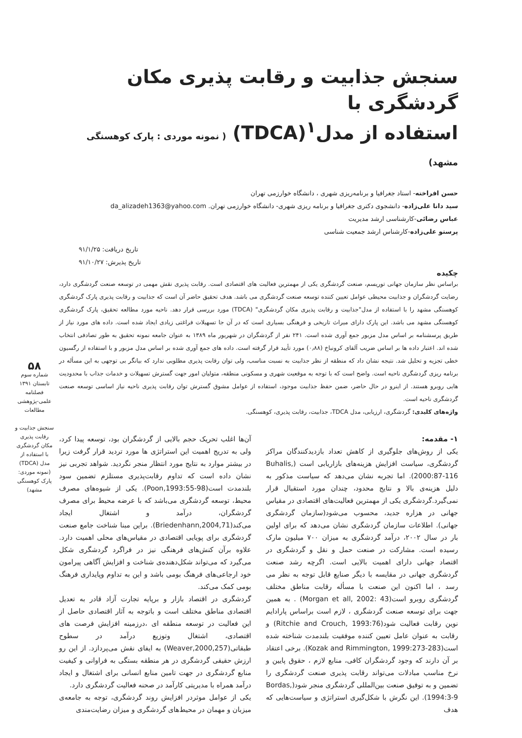سنجش جذابیت و رقابت پذیری مکان گردشگری با
استفاده از مدل<sup>۱</sup>(TDCA) ( نمونه موردی : پارک کوهسنگی مشهد)
حسن افراخته- استاد جغرافیا و برنامه‌ریزی شهری ، دانشگاه خوارزمی تهران
سید دانا علی‌زاده- دانشجوی دکتری جغرافیا و برنامه ریزی شهری- دانشگاه خوارزمی تهران. da_alizadeh1363@yahoo.com
عباس رضائی-کارشناسی ارشد مدیریت
پرستو علی‌زاده-کارشناس ارشد جمعیت شناسی
تاریخ دریافت: ۹۱/۱/۲۵
تاریخ پذیرش: ۹۱/۱۰/۲۷
چکیده
براساس نظر سازمان جهانی توریسم، صنعت گردشگری یکی از مهمترین فعالیت های اقتصادی است. رقابت پذیری نقش مهمی در توسعه صنعت گردشگری دارد، رضایت گردشگران و جذابیت محیطی عوامل تعیین کننده توسعه صنعت گردشگری می باشد. هدف تحقیق حاضر آن است که جذابیت و رقابت پذیری پارک گردشگری کوهسنگی مشهد را با استفاده از مدل"جذابیت و رقابت پذیری مکان گردشگری" (TDCA) مورد بررسی قرار دهد. ناحیه مورد مطالعه تحقیق، پارک گردشگری کوهسنگی مشهد می باشد. این پارک دارای میراث تاریخی و فرهنگی بسیاری است که در آن جا تسهیلات فراغتی زیادی ایجاد شده است. داده های مورد نیاز از طریق پرسشنامه بر اساس مدل مزبور جمع آوری شده است. ۲۴۱ نفر از گردشگران در شهریور ماه ۱۳۸۹ به عنوان جامعه نمونه تحقیق به طور تصادفی انتخاب شده اند. اعتبار داده ها بر اساس ضریب آلفای کرونباخ (۰٫۸۸) مورد تأیید قرار گرفته است. داده های جمع آوری شده بر اساس مدل مزبور و با استفاده از رگسیون خطی تجزیه و تحلیل شد. نتیجه نشان داد که منطقه از نظر جذابیت به نسبت مناسب، ولی توان رقابت پذیری مطلوبی ندارد که بیانگر بی توجهی به این مسأله در برنامه ریزی گردشگری ناحیه است. واضح است که با توجه به موقعیت شهری و مسکونی منطقه، متولیان امور جهت گسترش تسهیلات و خدمات جذاب با محدودیت هایی روبرو هستند. از اینرو در حال حاضر، ضمن حفظ جذابیت موجود، استفاده از عوامل مشوق گسترش توان رقابت پذیری ناحیه نیاز اساسی توسعه صنعت گردشگری ناحیه است.
واژه‌های کلیدی: گردشگری، ارزیابی، مدل TDCA، جذابیت، رقابت پذیری، کوهسنگی.
۱- مقدمه:
یکی از روش‌های جلوگیری از کاهش تعداد بازدیدکنندگان مراکز گردشگری، سیاست افزایش هزینه‌های بازاریابی است (Buhalis, 2000:87-116). اما تجربه نشان می‌دهد که سیاست مذکور به دلیل هزینه‌ی بالا و نتایج محدود، چندان مورد استقبال قرار نمی‌گیرد.گردشگری یکی از مهمترین فعالیت‌های اقتصادی در مقیاس جهانی در هزاره جدید، محسوب می‌شود(سازمان گردشگری جهانی). اطلاعات سازمان گردشگری نشان می‌دهد که برای اولین بار در سال ۲۰۰۲، درآمد گردشگری به میزان ۷۰۰ میلیون مارک رسیده است. مشارکت در صنعت حمل و نقل و گردشگری در اقتصاد جهانی دارای اهمیت بالایی است. اگرچه رشد صنعت گردشگری جهانی در مقایسه با دیگر صنایع قابل توجه به نظر می رسد ، اما اکنون این صنعت با مسأله رقابت مناطق مختلف گردشگری روبرو است(Morgan et all, 2002: 43) . به همین جهت برای توسعه صنعت گردشگری ، لازم است براساس پارادایم نوین رقابت فعالیت شود(Ritchie and Crouch, 1993:76) و رقابت به عنوان عامل تعیین کننده موفقیت بلندمدت شناخته شده است(Kozak and Rimmington, 1999:273-283). برخی اعتقاد بر آن دارند که وجود گردشگران کافی، منابع لازم ، حقوق پایین و نرخ مناسب مبادلات می‌تواند رقابت پذیری صنعت گردشگری را تضمین و به توفیق صنعت بین‌المللی گردشگری منجر شود(Bordas, 1994:3-9). این نگرش با شکل‌گیری استراتژی و سیاست‌هایی که هدف
آن‌ها اغلب تحریک حجم بالایی از گردشگران بود، توسعه پیدا کرد، ولی به تدریج اهمیت این استراتژی ها مورد تردید قرار گرفت زیرا در بیشتر موارد به نتایج مورد انتظار منجر نگردید. شواهد تجربی نیز نشان داده است که تداوم رقابت‌پذیری مستلزم تضمین سود بلندمدت است(Poon,1993:55-98). یکی از شیوه‌های مصرف محیط، توسعه گردشگری می‌باشد که با عرضه محیط برای مصرف گردشگران، درآمد و اشتغال ایجاد می‌کند(Briedenhann,2004,71). براین مبنا شناخت جامع صنعت گردشگری برای پویایی اقتصادی در مقیاس‌های محلی اهمیت دارد. علاوه برآن کنش‌های فرهنگی نیز در فراگرد گردشگری شکل می‌گیرد که می‌تواند شکل‌دهنده‌ی شناخت و افزایش آگاهی پیرامون خود ارجاعی‌های فرهنگ بومی باشد و این به تداوم وپایداری فرهنگ بومی کمک می‌کند.
گردشگری در اقتصاد بازار و برپایه تجارت آزاد قادر به تعدیل اقتصادی مناطق مختلف است و باتوجه به آثار اقتصادی حاصل از این فعالیت در توسعه منطقه ای ،درزمینه افزایش فرصت های اقتصادی، اشتغال وتوزیع درآمد در سطوح طبقاتی(Weaver,2000,257) به ایفای نقش می‌پردازد. از این رو ارزش حقیقی گردشگری در هر منطقه بستگی به فراوانی و کیفیت منابع گردشگری در جهت تامین منابع انسانی برای اشتغال و ایجاد درآمد همراه با مدیریتی کارآمد در صحنه فعالیت گردشگری دارد.
یکی از عوامل موثردر افزایش روند گردشگری، توجه به جامعه‌ی میزبان و مهمان در محیط‌های گردشگری و میزان رضایت‌مندی
۵۸
شماره سوم
تابستان ۱۳۹۱
فصلنامه
علمی-پژوهشی
مطالعات
سنجش جذابیت و رقابت پذیری مکان گردشگری با استفاده از مدل (TDCA) (نمونه موردی: پارک کوهسنگی مشهد)